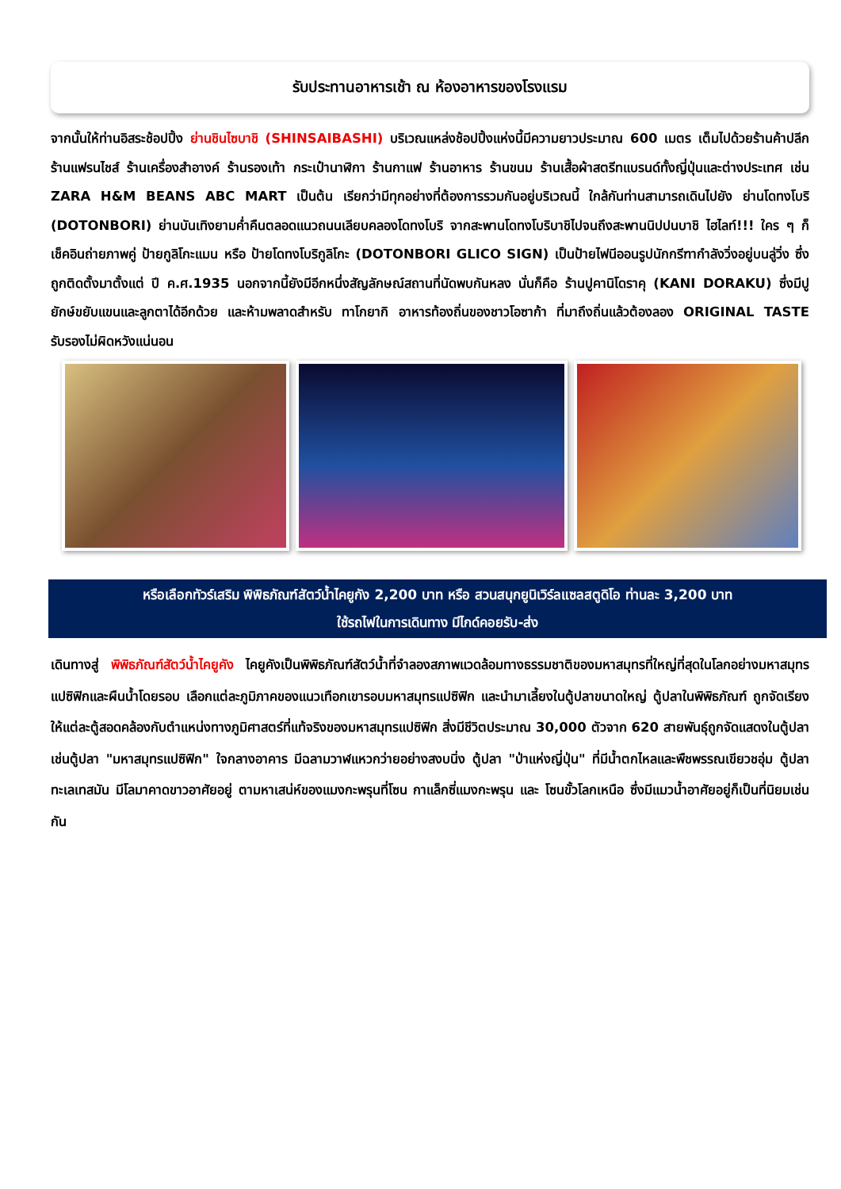รับประทานอาหารเช้า ณ ห้องอาหารของโรงแรม
จากนั้นให้ท่านอิสระช้อปปิ้ง ย่านชินไซบาชิ (SHINSAIBASHI) บริเวณแหล่งช้อปปิ้งแห่งนี้มีความยาวประมาณ 600 เมตร เต็มไปด้วยร้านค้าปลีก ร้านแฟรนไชส์ ร้านเครื่องสำอางค์ ร้านรองเท้า กระเป๋านาฬิกา ร้านกาแฟ ร้านอาหาร ร้านขนม ร้านเสื้อผ้าสตรีทแบรนด์ทั้งญี่ปุ่นและต่างประเทศ เช่น ZARA H&M BEANS ABC MART เป็นต้น เรียกว่ามีทุกอย่างที่ต้องการรวมกันอยู่บริเวณนี้ ใกล้กันท่านสามารถเดินไปยัง ย่านโดทงโบริ (DOTONBORI) ย่านบันเทิงยามค่ำคืนตลอดแนวถนนเลียบคลองโดทงโบริ จากสะพานโดทงโบริบาชิไปจนถึงสะพานนิปปนบาชิ ไฮไลท์!!! ใคร ๆ ก็เช็คอินถ่ายภาพคู่ ป้ายกูลิโกะแมน หรือ ป้ายโดทงโบริกูลิโกะ (DOTONBORI GLICO SIGN) เป็นป้ายไฟนีออนรูปนักกรีฑากำลังวิ่งอยู่บนลู่วิ่ง ซึ่งถูกติดตั้งมาตั้งแต่ ปี ค.ศ.1935 นอกจากนี้ยังมีอีกหนึ่งสัญลักษณ์สถานที่นัดพบกันหลง นั่นก็คือ ร้านปูคานิโดราคุ (KANI DORAKU) ซึ่งมีปูยักษ์ขยับแขนและลูกตาได้อีกด้วย และห้ามพลาดสำหรับ ทาโกยากิ อาหารท้องถิ่นของชาวโอซาก้า ที่มาถึงถิ่นแล้วต้องลอง ORIGINAL TASTE รับรองไม่ผิดหวังแน่นอน
หรือเลือกทัวร์เสริม พิพิธภัณฑ์สัตว์น้ำไคยูกัง 2,200 บาท หรือ สวนสนุกยูนิเวิร์ลแซลสตูดิโอ ท่านละ 3,200 บาท
ใช้รถไฟในการเดินทาง มีไกด์คอยรับ-ส่ง
เดินทางสู่ พิพิธภัณฑ์สัตว์น้ำไคยูคัง ไคยูคังเป็นพิพิธภัณฑ์สัตว์น้ำที่จำลองสภาพแวดล้อมทางธรรมชาติของมหาสมุทรที่ใหญ่ที่สุดในโลกอย่างมหาสมุทรแปซิฟิกและผืนน้ำโดยรอบ เลือกแต่ละภูมิภาคของแนวเทือกเขารอบมหาสมุทรแปซิฟิก และนำมาเลี้ยงในตู้ปลาขนาดใหญ่ ตู้ปลาในพิพิธภัณฑ์ ถูกจัดเรียง ให้แต่ละตู้สอดคล้องกับตำแหน่งทางภูมิศาสตร์ที่แท้จริงของมหาสมุทรแปซิฟิก สิ่งมีชีวิตประมาณ 30,000 ตัวจาก 620 สายพันธุ์ถูกจัดแสดงในตู้ปลา เช่นตู้ปลา "มหาสมุทรแปซิฟิก" ใจกลางอาคาร มีฉลามวาฬแหวกว่ายอย่างสงบนิ่ง ตู้ปลา "ป่าแห่งญี่ปุ่น" ที่มีน้ำตกไหลและพืชพรรณเขียวชอุ่ม ตู้ปลา ทะเลเทสมัน มีโลมาคาดขาวอาศัยอยู่ ตามหาเสน่ห์ของแมงกะพรุนที่โซน กาแล็กซี่แมงกะพรุน และ โซนขั้วโลกเหนือ ซึ่งมีแมวน้ำอาศัยอยู่ก็เป็นที่นิยมเช่นกัน